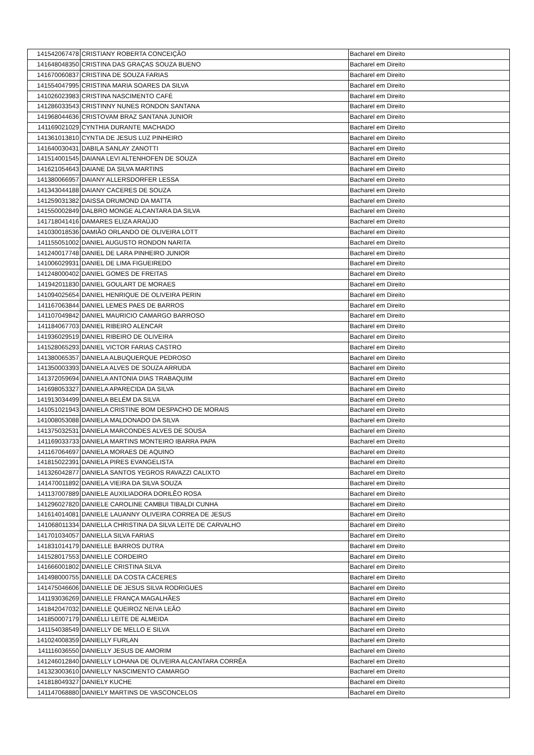| 141542067478 | CRISTIANY ROBERTA CONCEIÇÃO | Bacharel em Direito |
| 141648048350 | CRISTINA DAS GRAÇAS SOUZA BUENO | Bacharel em Direito |
| 141670060837 | CRISTINA DE SOUZA FARIAS | Bacharel em Direito |
| 141554047995 | CRISTINA MARIA SOARES DA SILVA | Bacharel em Direito |
| 141026023983 | CRISTINA NASCIMENTO CAFÉ | Bacharel em Direito |
| 141286033543 | CRISTINNY NUNES RONDON SANTANA | Bacharel em Direito |
| 141968044636 | CRISTOVAM BRAZ SANTANA JUNIOR | Bacharel em Direito |
| 141169021029 | CYNTHIA DURANTE MACHADO | Bacharel em Direito |
| 141361013810 | CYNTIA DE JESUS LUZ PINHEIRO | Bacharel em Direito |
| 141640030431 | DABILA SANLAY ZANOTTI | Bacharel em Direito |
| 141514001545 | DAIANA LEVI ALTENHOFEN DE SOUZA | Bacharel em Direito |
| 141621054643 | DAIANE DA SILVA MARTINS | Bacharel em Direito |
| 141380066957 | DAIANY ALLERSDORFER LESSA | Bacharel em Direito |
| 141343044188 | DAIANY CACERES DE SOUZA | Bacharel em Direito |
| 141259031382 | DAISSA DRUMOND DA MATTA | Bacharel em Direito |
| 141550002849 | DALBRO MONGE ALCANTARA DA SILVA | Bacharel em Direito |
| 141718041416 | DAMARES ELIZA ARAÚJO | Bacharel em Direito |
| 141030018536 | DAMIÃO ORLANDO DE OLIVEIRA LOTT | Bacharel em Direito |
| 141155051002 | DANIEL AUGUSTO RONDON NARITA | Bacharel em Direito |
| 141240017748 | DANIEL DE LARA PINHEIRO JUNIOR | Bacharel em Direito |
| 141006029931 | DANIEL DE LIMA FIGUEIREDO | Bacharel em Direito |
| 141248000402 | DANIEL GOMES DE FREITAS | Bacharel em Direito |
| 141942011830 | DANIEL GOULART DE MORAES | Bacharel em Direito |
| 141094025654 | DANIEL HENRIQUE DE OLIVEIRA PERIN | Bacharel em Direito |
| 141167063844 | DANIEL LEMES PAES DE BARROS | Bacharel em Direito |
| 141107049842 | DANIEL MAURICIO CAMARGO BARROSO | Bacharel em Direito |
| 141184067703 | DANIEL RIBEIRO ALENCAR | Bacharel em Direito |
| 141936029519 | DANIEL RIBEIRO DE OLIVEIRA | Bacharel em Direito |
| 141528065293 | DANIEL VICTOR FARIAS CASTRO | Bacharel em Direito |
| 141380065357 | DANIELA ALBUQUERQUE PEDROSO | Bacharel em Direito |
| 141350003393 | DANIELA ALVES DE SOUZA ARRUDA | Bacharel em Direito |
| 141372059694 | DANIELA ANTONIA DIAS TRABAQUIM | Bacharel em Direito |
| 141698053327 | DANIELA APARECIDA DA SILVA | Bacharel em Direito |
| 141913034499 | DANIELA BELÉM DA SILVA | Bacharel em Direito |
| 141051021943 | DANIELA CRISTINE BOM DESPACHO DE MORAIS | Bacharel em Direito |
| 141008053088 | DANIELA MALDONADO DA SILVA | Bacharel em Direito |
| 141375032531 | DANIELA MARCONDES ALVES DE SOUSA | Bacharel em Direito |
| 141169033733 | DANIELA MARTINS MONTEIRO IBARRA PAPA | Bacharel em Direito |
| 141167064697 | DANIELA MORAES DE AQUINO | Bacharel em Direito |
| 141815022391 | DANIELA PIRES EVANGELISTA | Bacharel em Direito |
| 141326042877 | DANIELA SANTOS YEGROS RAVAZZI CALIXTO | Bacharel em Direito |
| 141470011892 | DANIELA VIEIRA DA SILVA SOUZA | Bacharel em Direito |
| 141137007889 | DANIELE AUXILIADORA DORILÊO ROSA | Bacharel em Direito |
| 141296027820 | DANIELE CAROLINE CAMBUI TIBALDI CUNHA | Bacharel em Direito |
| 141614014081 | DANIELE LAUANNY OLIVEIRA CORREA DE JESUS | Bacharel em Direito |
| 141068011334 | DANIELLA CHRISTINA DA SILVA LEITE DE CARVALHO | Bacharel em Direito |
| 141701034057 | DANIELLA SILVA FARIAS | Bacharel em Direito |
| 141831014179 | DANIELLE BARROS DUTRA | Bacharel em Direito |
| 141528017553 | DANIELLE CORDEIRO | Bacharel em Direito |
| 141666001802 | DANIELLE CRISTINA SILVA | Bacharel em Direito |
| 141498000755 | DANIELLE DA COSTA CÁCERES | Bacharel em Direito |
| 141475046606 | DANIELLE DE JESUS SILVA RODRIGUES | Bacharel em Direito |
| 141193036269 | DANIELLE FRANÇA MAGALHÃES | Bacharel em Direito |
| 141842047032 | DANIELLE QUEIROZ NEIVA LEÃO | Bacharel em Direito |
| 141850007179 | DANIÉLLI LEITE DE ALMEIDA | Bacharel em Direito |
| 141154038549 | DANIELLY DE MELLO E SILVA | Bacharel em Direito |
| 141024008359 | DANIELLY FURLAN | Bacharel em Direito |
| 141116036550 | DANIELLY JESUS DE AMORIM | Bacharel em Direito |
| 141246012840 | DANIELLY LOHANA DE OLIVEIRA ALCANTARA CORRÊA | Bacharel em Direito |
| 141323003610 | DANIELLY NASCIMENTO CAMARGO | Bacharel em Direito |
| 141818049327 | DANIELY KUCHE | Bacharel em Direito |
| 141147068880 | DANIELY MARTINS DE VASCONCELOS | Bacharel em Direito |